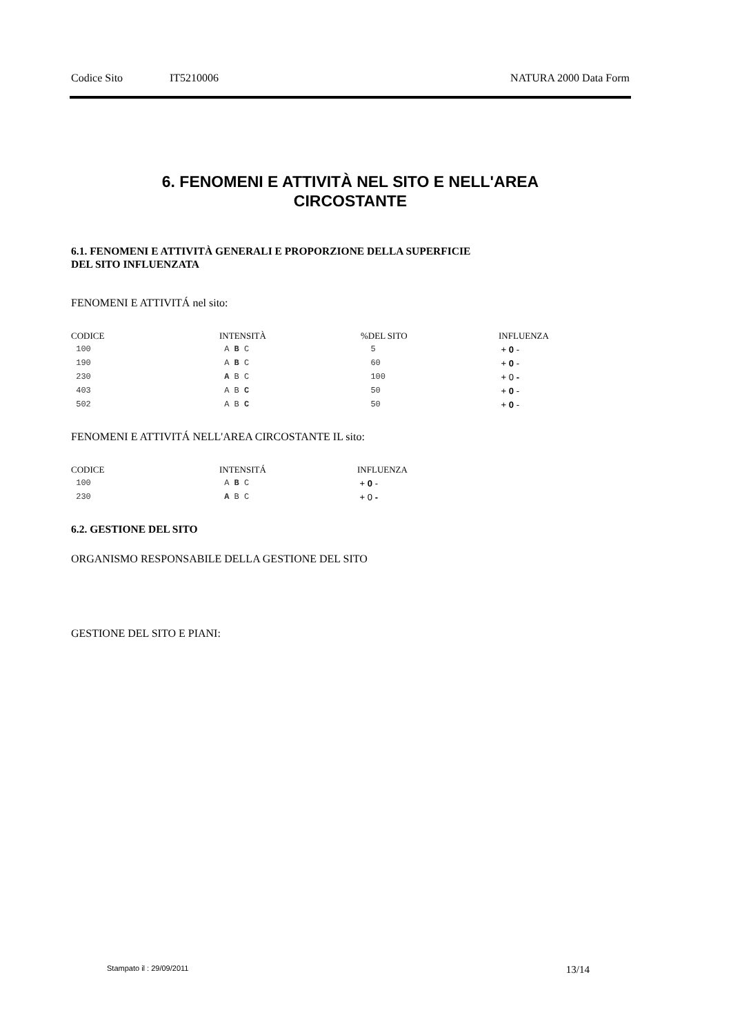Codice Sito IT5210006 NATURA 2000 Data Form
6. FENOMENI E ATTIVITÀ NEL SITO E NELL'AREA
CIRCOSTANTE
6.1. FENOMENI E ATTIVITÀ GENERALI E PROPORZIONE DELLA SUPERFICIE
DEL SITO INFLUENZATA
FENOMENI E ATTIVITÁ nel sito:
| CODICE | INTENSITÀ | %DEL SITO | INFLUENZA |
| --- | --- | --- | --- |
| 100 | A B C | 5 | + 0 - |
| 190 | A B C | 60 | + 0 - |
| 230 | A B C | 100 | + 0 - |
| 403 | A B C | 50 | + 0 - |
| 502 | A B C | 50 | + 0 - |
FENOMENI E ATTIVITÁ NELL'AREA CIRCOSTANTE IL sito:
| CODICE | INTENSITÁ | INFLUENZA |
| --- | --- | --- |
| 100 | A B C | + 0 - |
| 230 | A B C | + 0 - |
6.2. GESTIONE DEL SITO
ORGANISMO RESPONSABILE DELLA GESTIONE DEL SITO
GESTIONE DEL SITO E PIANI:
Stampato il : 29/09/2011 13/14